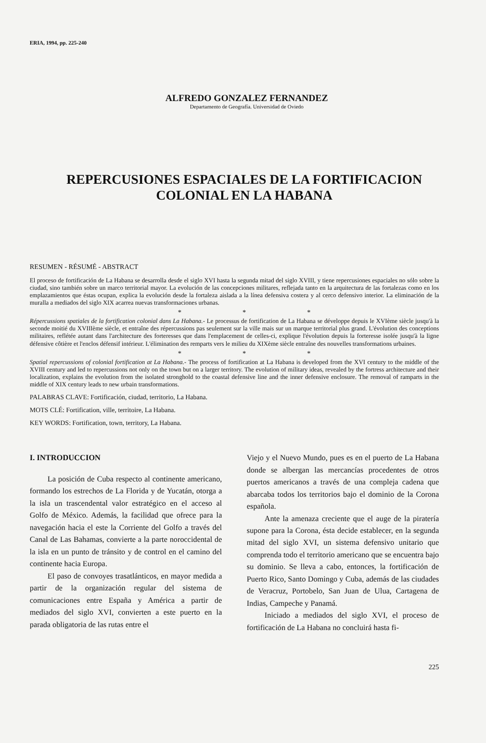ERIA, 1994, pp. 225-240
ALFREDO GONZALEZ FERNANDEZ
Departamento de Geografía. Universidad de Oviedo
REPERCUSIONES ESPACIALES DE LA FORTIFICACION
COLONIAL EN LA HABANA
RESUMEN - RÉSUMÉ - ABSTRACT
El proceso de fortificación de La Habana se desarrolla desde el siglo XVI hasta la segunda mitad del siglo XVIII, y tiene repercusiones espaciales no sólo sobre la ciudad, sino también sobre un marco territorial mayor. La evolución de las concepciones militares, reflejada tanto en la arquitectura de las fortalezas como en los emplazamientos que éstas ocupan, explica la evolución desde la fortaleza aislada a la línea defensiva costera y al cerco defensivo interior. La eliminación de la muralla a mediados del siglo XIX acarrea nuevas transformaciones urbanas.
* * *
Répercussions spatiales de la fortification colonial dans La Habana.- Le processus de fortification de La Habana se développe depuis le XVIème siècle jusqu'à la seconde moitié du XVIIIème siècle, et entraîne des répercussions pas seulement sur la ville mais sur un marque territorial plus grand. L'évolution des conceptions militaires, reflétée autant dans l'architecture des forteresses que dans l'emplacement de celles-ci, explique l'évolution depuis la forteresse isolée jusqu'à la ligne défensive côtière et l'enclos défensif intérieur. L'élimination des remparts vers le milieu du XIXème siècle entraîne des nouvelles transformations urbaines.
* * *
Spatial repercussions of colonial fortification at La Habana.- The process of fortification at La Habana is developed from the XVI century to the middle of the XVIII century and led to repercussions not only on the town but on a larger territory. The evolution of military ideas, revealed by the fortress architecture and their localization, explains the evolution from the isolated stronghold to the coastal defensive line and the inner defensive enclosure. The removal of ramparts in the middle of XIX century leads to new urbain transformations.
PALABRAS CLAVE: Fortificación, ciudad, territorio, La Habana.
MOTS CLÉ: Fortification, ville, territoire, La Habana.
KEY WORDS: Fortification, town, territory, La Habana.
I. INTRODUCCION
La posición de Cuba respecto al continente americano, formando los estrechos de La Florida y de Yucatán, otorga a la isla un trascendental valor estratégico en el acceso al Golfo de México. Además, la facilidad que ofrece para la navegación hacia el este la Corriente del Golfo a través del Canal de Las Bahamas, convierte a la parte noroccidental de la isla en un punto de tránsito y de control en el camino del continente hacia Europa.
El paso de convoyes trasatlánticos, en mayor medida a partir de la organización regular del sistema de comunicaciones entre España y América a partir de mediados del siglo XVI, convierten a este puerto en la parada obligatoria de las rutas entre el
Viejo y el Nuevo Mundo, pues es en el puerto de La Habana donde se albergan las mercancías procedentes de otros puertos americanos a través de una compleja cadena que abarcaba todos los territorios bajo el dominio de la Corona española.
Ante la amenaza creciente que el auge de la piratería supone para la Corona, ésta decide establecer, en la segunda mitad del siglo XVI, un sistema defensivo unitario que comprenda todo el territorio americano que se encuentra bajo su dominio. Se lleva a cabo, entonces, la fortificación de Puerto Rico, Santo Domingo y Cuba, además de las ciudades de Veracruz, Portobelo, San Juan de Ulua, Cartagena de Indias, Campeche y Panamá.
Iniciado a mediados del siglo XVI, el proceso de fortificación de La Habana no concluirá hasta fi-
225